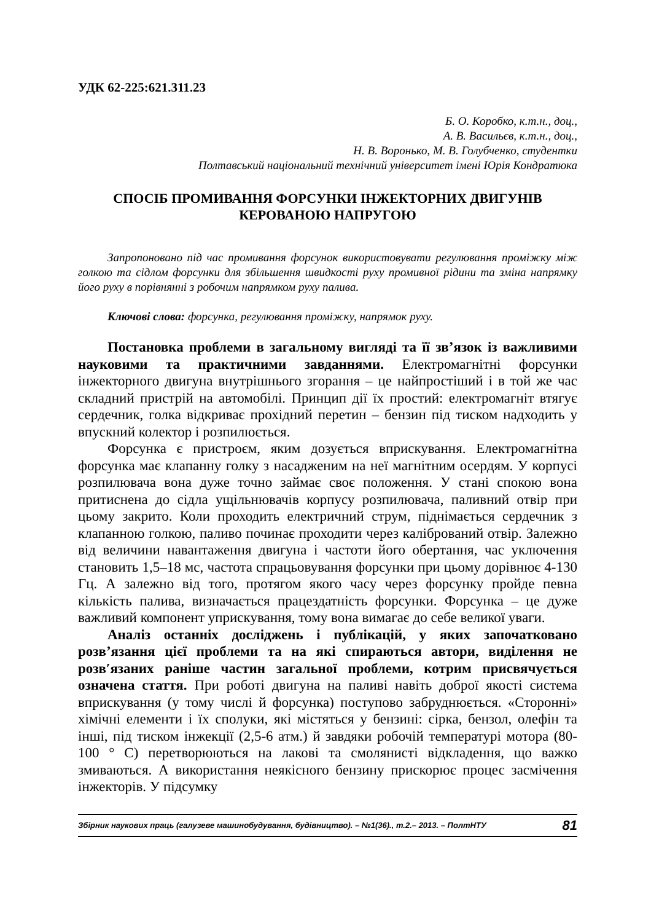УДК 62-225:621.311.23
Б. О. Коробко, к.т.н., доц.,
А. В. Васильєв, к.т.н., доц.,
Н. В. Воронько, М. В. Голубченко, студентки
Полтавський національний технічний університет імені Юрія Кондратюка
СПОСІБ ПРОМИВАННЯ ФОРСУНКИ ІНЖЕКТОРНИХ ДВИГУНІВ КЕРОВАНОЮ НАПРУГОЮ
Запропоновано під час промивання форсунок використовувати регулювання проміжку між голкою та сідлом форсунки для збільшення швидкості руху промивної рідини та зміна напрямку його руху в порівнянні з робочим напрямком руху палива.
Ключові слова: форсунка, регулювання проміжку, напрямок руху.
Постановка проблеми в загальному вигляді та її зв’язок із важливими науковими та практичними завданнями. Електромагнітні форсунки інжекторного двигуна внутрішнього згорання – це найпростіший і в той же час складний пристрій на автомобілі. Принцип дії їх простий: електромагніт втягує сердечник, голка відкриває прохідний перетин – бензин під тиском надходить у впускний колектор і розпилюється.
Форсунка є пристроєм, яким дозується вприскування. Електромагнітна форсунка має клапанну голку з насадженим на неї магнітним осердям. У корпусі розпилювача вона дуже точно займає своє положення. У стані спокою вона притиснена до сідла ущільнювачів корпусу розпилювача, паливний отвір при цьому закрито. Коли проходить електричний струм, піднімається сердечник з клапанною голкою, паливо починає проходити через калібрований отвір. Залежно від величини навантаження двигуна і частоти його обертання, час уключення становить 1,5–18 мс, частота спрацьовування форсунки при цьому дорівнює 4-130 Гц. А залежно від того, протягом якого часу через форсунку пройде певна кількість палива, визначається працездатність форсунки. Форсунка – це дуже важливий компонент уприскування, тому вона вимагає до себе великої уваги.
Аналіз останніх досліджень і публікацій, у яких започатковано розв’язання цієї проблеми та на які спираються автори, виділення не розв′язаних раніше частин загальної проблеми, котрим присвячується означена стаття. При роботі двигуна на паливі навіть доброї якості система вприскування (у тому числі й форсунка) поступово забруднюється. «Сторонні» хімічні елементи і їх сполуки, які містяться у бензині: сірка, бензол, олефін та інші, під тиском інжекції (2,5-6 атм.) й завдяки робочій температурі мотора (80-100 ° С) перетворюються на лакові та смолянисті відкладення, що важко змиваються. А використання неякісного бензину прискорює процес засмічення інжекторів. У підсумку
Збірник наукових праць (галузеве машинобудування, будівництво). – №1(36)., т.2.– 2013. – ПолтНТУ 81